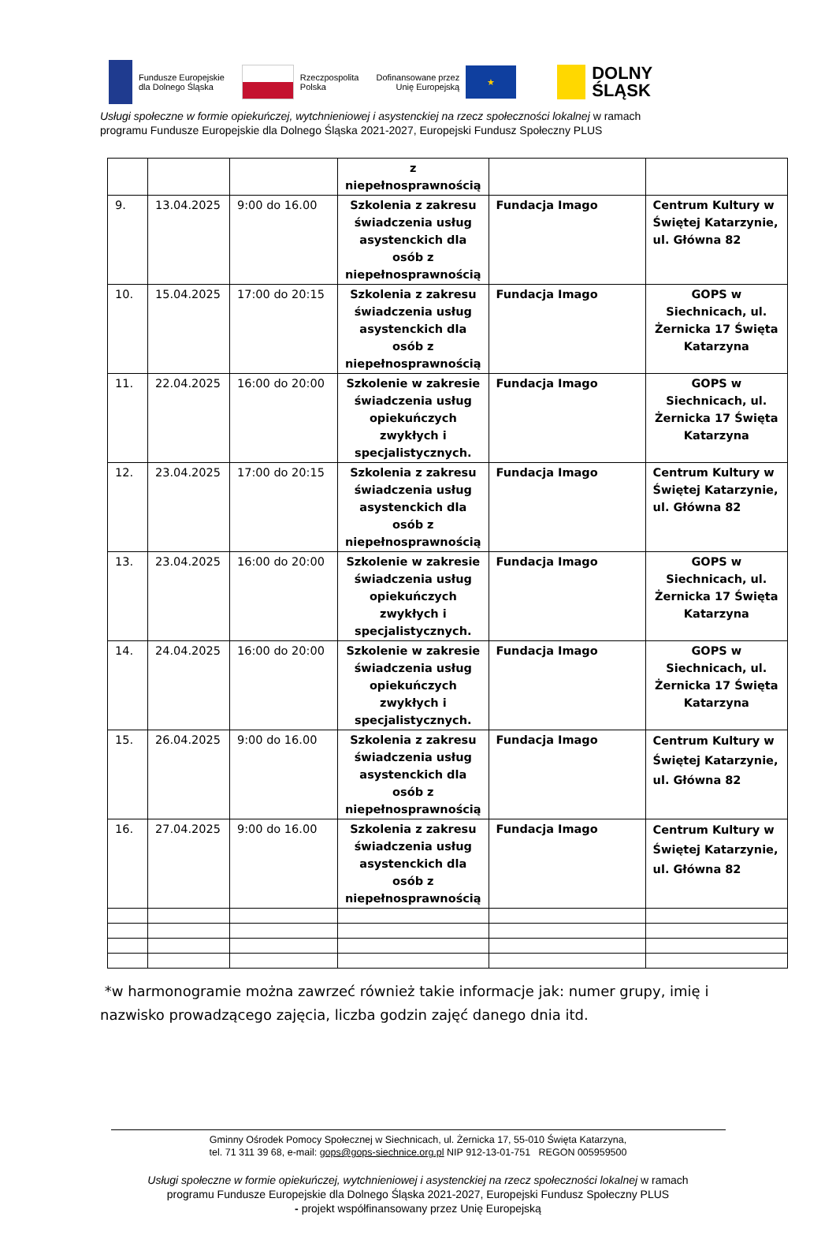Fundusze Europejskie
dla Dolnego Śląska
Rzeczpospolita
Polska
Dofinansowane przez
Unię Europejską
★
DOLNY
ŚLĄSK
Usługi społeczne w formie opiekuńczej, wytchnieniowej i asystenckiej na rzecz społeczności lokalnej w ramach
programu Fundusze Europejskie dla Dolnego Śląska 2021-2027, Europejski Fundusz Społeczny PLUS
| | | | z niepełnosprawnością | | |
| 9. | 13.04.2025 | 9:00 do 16.00 | Szkolenia z zakresu świadczenia usług asystenckich dla osób z niepełnosprawnością | Fundacja Imago | Centrum Kultury w Świętej Katarzynie, ul. Główna 82 |
| 10. | 15.04.2025 | 17:00 do 20:15 | Szkolenia z zakresu świadczenia usług asystenckich dla osób z niepełnosprawnością | Fundacja Imago | GOPS w Siechnicach, ul. Żernicka 17 Święta Katarzyna |
| 11. | 22.04.2025 | 16:00 do 20:00 | Szkolenie w zakresie świadczenia usług opiekuńczych zwykłych i specjalistycznych. | Fundacja Imago | GOPS w Siechnicach, ul. Żernicka 17 Święta Katarzyna |
| 12. | 23.04.2025 | 17:00 do 20:15 | Szkolenia z zakresu świadczenia usług asystenckich dla osób z niepełnosprawnością | Fundacja Imago | Centrum Kultury w Świętej Katarzynie, ul. Główna 82 |
| 13. | 23.04.2025 | 16:00 do 20:00 | Szkolenie w zakresie świadczenia usług opiekuńczych zwykłych i specjalistycznych. | Fundacja Imago | GOPS w Siechnicach, ul. Żernicka 17 Święta Katarzyna |
| 14. | 24.04.2025 | 16:00 do 20:00 | Szkolenie w zakresie świadczenia usług opiekuńczych zwykłych i specjalistycznych. | Fundacja Imago | GOPS w Siechnicach, ul. Żernicka 17 Święta Katarzyna |
| 15. | 26.04.2025 | 9:00 do 16.00 | Szkolenia z zakresu świadczenia usług asystenckich dla osób z niepełnosprawnością | Fundacja Imago | Centrum Kultury w Świętej Katarzynie, ul. Główna 82 |
| 16. | 27.04.2025 | 9:00 do 16.00 | Szkolenia z zakresu świadczenia usług asystenckich dla osób z niepełnosprawnością | Fundacja Imago | Centrum Kultury w Świętej Katarzynie, ul. Główna 82 |
*w harmonogramie można zawrzeć również takie informacje jak: numer grupy, imię i nazwisko prowadzącego zajęcia, liczba godzin zajęć danego dnia itd.
Gminny Ośrodek Pomocy Społecznej w Siechnicach, ul. Żernicka 17, 55-010 Święta Katarzyna,
tel. 71 311 39 68, e-mail: gops@gops-siechnice.org.pl NIP 912-13-01-751 REGON 005959500
Usługi społeczne w formie opiekuńczej, wytchnieniowej i asystenckiej na rzecz społeczności lokalnej w ramach
programu Fundusze Europejskie dla Dolnego Śląska 2021-2027, Europejski Fundusz Społeczny PLUS
- projekt współfinansowany przez Unię Europejską